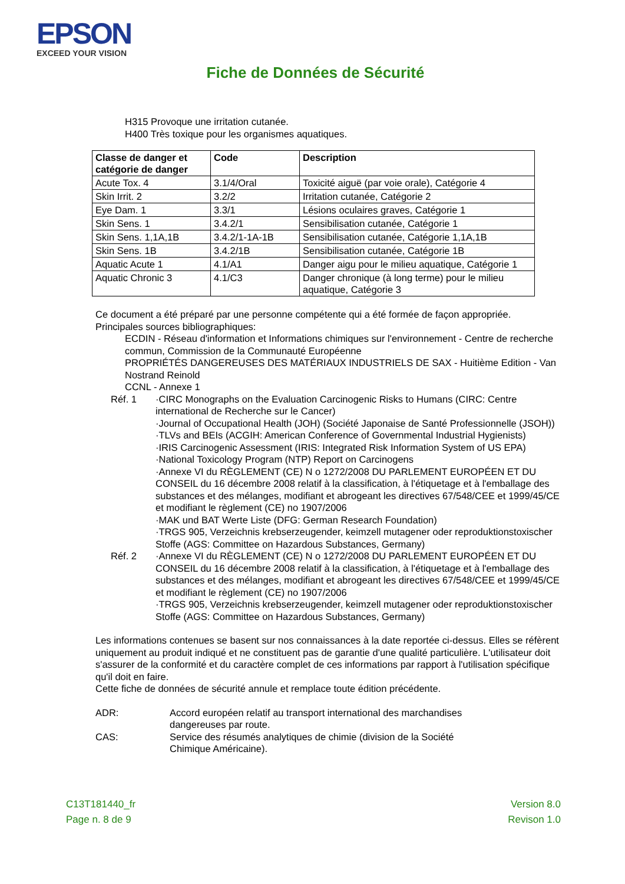EPSON
EXCEED YOUR VISION
Fiche de Données de Sécurité
H315 Provoque une irritation cutanée.
H400 Très toxique pour les organismes aquatiques.
| Classe de danger et catégorie de danger | Code | Description |
| --- | --- | --- |
| Acute Tox. 4 | 3.1/4/Oral | Toxicité aiguë (par voie orale), Catégorie 4 |
| Skin Irrit. 2 | 3.2/2 | Irritation cutanée, Catégorie 2 |
| Eye Dam. 1 | 3.3/1 | Lésions oculaires graves, Catégorie 1 |
| Skin Sens. 1 | 3.4.2/1 | Sensibilisation cutanée, Catégorie 1 |
| Skin Sens. 1,1A,1B | 3.4.2/1-1A-1B | Sensibilisation cutanée, Catégorie 1,1A,1B |
| Skin Sens. 1B | 3.4.2/1B | Sensibilisation cutanée, Catégorie 1B |
| Aquatic Acute 1 | 4.1/A1 | Danger aigu pour le milieu aquatique, Catégorie 1 |
| Aquatic Chronic 3 | 4.1/C3 | Danger chronique (à long terme) pour le milieu aquatique, Catégorie 3 |
Ce document a été préparé par une personne compétente qui a été formée de façon appropriée.
Principales sources bibliographiques:
ECDIN - Réseau d'information et Informations chimiques sur l'environnement - Centre de recherche commun, Commission de la Communauté Européenne
PROPRIÉTÉS DANGEREUSES DES MATÉRIAUX INDUSTRIELS DE SAX - Huitième Edition - Van Nostrand Reinold
CCNL - Annexe 1
Réf. 1 ·CIRC Monographs on the Evaluation Carcinogenic Risks to Humans (CIRC: Centre international de Recherche sur le Cancer)
·Journal of Occupational Health (JOH) (Société Japonaise de Santé Professionnelle (JSOH))
·TLVs and BEIs (ACGIH: American Conference of Governmental Industrial Hygienists)
·IRIS Carcinogenic Assessment (IRIS: Integrated Risk Information System of US EPA)
·National Toxicology Program (NTP) Report on Carcinogens
·Annexe VI du RÈGLEMENT (CE) N o 1272/2008 DU PARLEMENT EUROPÉEN ET DU CONSEIL du 16 décembre 2008 relatif à la classification, à l'étiquetage et à l'emballage des substances et des mélanges, modifiant et abrogeant les directives 67/548/CEE et 1999/45/CE et modifiant le règlement (CE) no 1907/2006
·MAK und BAT Werte Liste (DFG: German Research Foundation)
·TRGS 905, Verzeichnis krebserzeugender, keimzell mutagener oder reproduktionstoxischer Stoffe (AGS: Committee on Hazardous Substances, Germany)
Réf. 2 ·Annexe VI du RÈGLEMENT (CE) N o 1272/2008 DU PARLEMENT EUROPÉEN ET DU CONSEIL du 16 décembre 2008 relatif à la classification, à l'étiquetage et à l'emballage des substances et des mélanges, modifiant et abrogeant les directives 67/548/CEE et 1999/45/CE et modifiant le règlement (CE) no 1907/2006
·TRGS 905, Verzeichnis krebserzeugender, keimzell mutagener oder reproduktionstoxischer Stoffe (AGS: Committee on Hazardous Substances, Germany)
Les informations contenues se basent sur nos connaissances à la date reportée ci-dessus. Elles se réfèrent uniquement au produit indiqué et ne constituent pas de garantie d'une qualité particulière. L'utilisateur doit s'assurer de la conformité et du caractère complet de ces informations par rapport à l'utilisation spécifique qu'il doit en faire.
Cette fiche de données de sécurité annule et remplace toute édition précédente.
ADR: Accord européen relatif au transport international des marchandises
dangereuses par route.
CAS: Service des résumés analytiques de chimie (division de la Société
Chimique Américaine).
C13T181440_fr
Page n. 8 de 9
Version 8.0
Revison 1.0